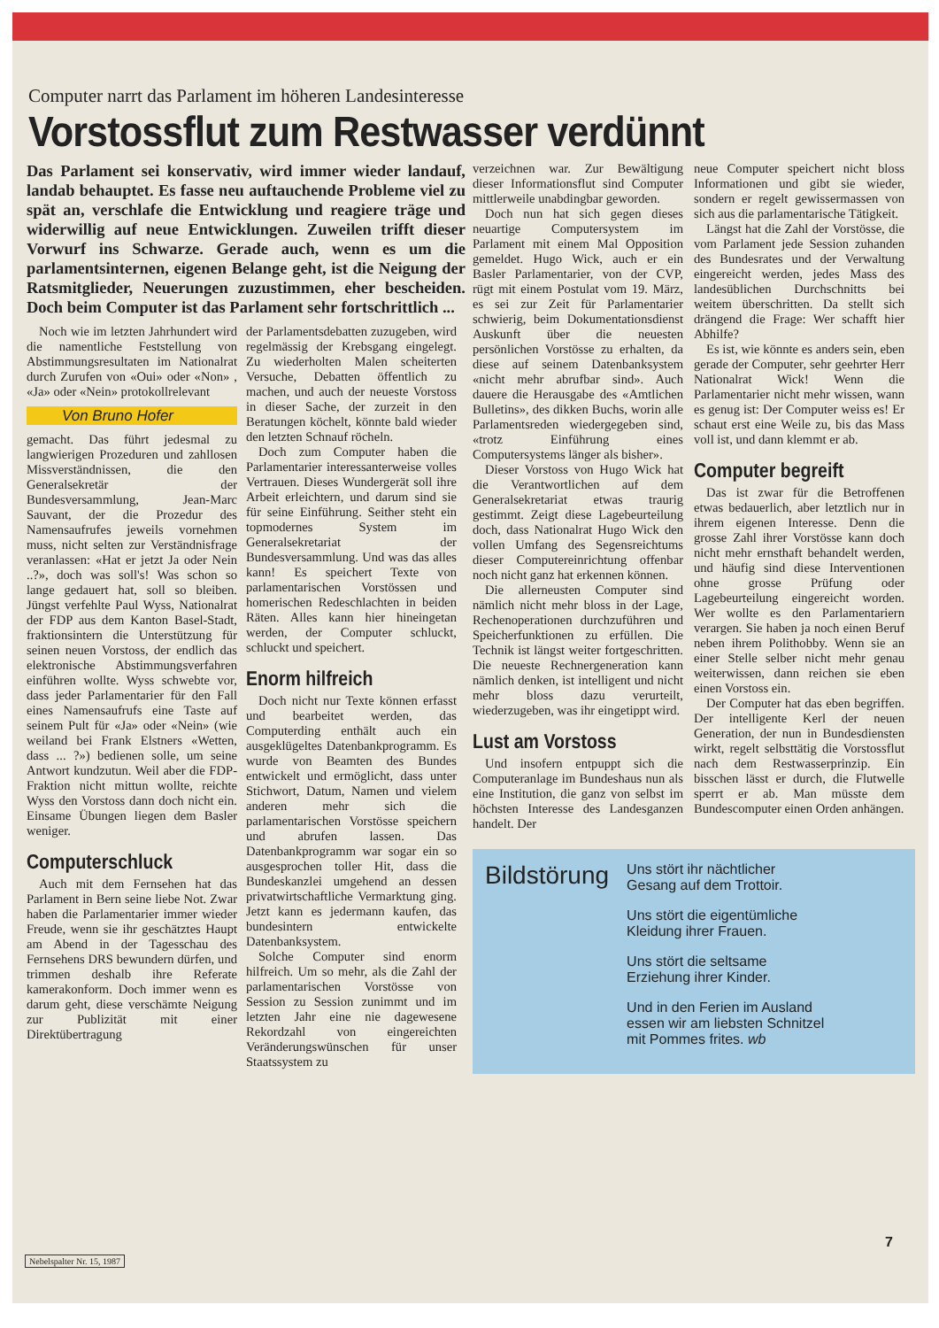Computer narrt das Parlament im höheren Landesinteresse
Vorstossflut zum Restwasser verdünnt
Das Parlament sei konservativ, wird immer wieder landauf, landab behauptet. Es fasse neu auftauchende Probleme viel zu spät an, verschlafe die Entwicklung und reagiere träge und widerwillig auf neue Entwicklungen. Zuweilen trifft dieser Vorwurf ins Schwarze. Gerade auch, wenn es um die parlamentsinternen, eigenen Belange geht, ist die Neigung der Ratsmitglieder, Neuerungen zuzustimmen, eher bescheiden. Doch beim Computer ist das Parlament sehr fortschrittlich ...
Noch wie im letzten Jahrhundert wird die namentliche Feststellung von Abstimmungsresultaten im Nationalrat durch Zurufen von «Oui» oder «Non» , «Ja» oder «Nein» protokollrelevant
Von Bruno Hofer
gemacht. Das führt jedesmal zu langwierigen Prozeduren und zahllosen Missverständnissen, die den Generalsekretär der Bundesversammlung, Jean-Marc Sauvant, der die Prozedur des Namensaufrufes jeweils vornehmen muss, nicht selten zur Verständnisfrage veranlassen: «Hat er jetzt Ja oder Nein ..?», doch was soll's! Was schon so lange gedauert hat, soll so bleiben. Jüngst verfehlte Paul Wyss, Nationalrat der FDP aus dem Kanton Basel-Stadt, fraktionsintern die Unterstützung für seinen neuen Vorstoss, der endlich das elektronische Abstimmungsverfahren einführen wollte. Wyss schwebte vor, dass jeder Parlamentarier für den Fall eines Namensaufrufs eine Taste auf seinem Pult für «Ja» oder «Nein» (wie weiland bei Frank Elstners «Wetten, dass ... ?») bedienen solle, um seine Antwort kundzutun. Weil aber die FDP-Fraktion nicht mittun wollte, reichte Wyss den Vorstoss dann doch nicht ein. Einsame Übungen liegen dem Basler weniger.
Computerschluck
Auch mit dem Fernsehen hat das Parlament in Bern seine liebe Not. Zwar haben die Parlamentarier immer wieder Freude, wenn sie ihr geschätztes Haupt am Abend in der Tagesschau des Fernsehens DRS bewundern dürfen, und trimmen deshalb ihre Referate kamerakonform. Doch immer wenn es darum geht, diese verschämte Neigung zur Publizität mit einer Direktübertragung
der Parlamentsdebatten zuzugeben, wird regelmässig der Krebsgang eingelegt. Zu wiederholten Malen scheiterten Versuche, Debatten öffentlich zu machen, und auch der neueste Vorstoss in dieser Sache, der zurzeit in den Beratungen köchelt, könnte bald wieder den letzten Schnauf röcheln.
Doch zum Computer haben die Parlamentarier interessanterweise volles Vertrauen. Dieses Wundergerät soll ihre Arbeit erleichtern, und darum sind sie für seine Einführung. Seither steht ein topmodernes System im Generalsekretariat der Bundesversammlung. Und was das alles kann! Es speichert Texte von parlamentarischen Vorstössen und homerischen Redeschlachten in beiden Räten. Alles kann hier hineingetan werden, der Computer schluckt, schluckt und speichert.
Enorm hilfreich
Doch nicht nur Texte können erfasst und bearbeitet werden, das Computerding enthält auch ein ausgeklügeltes Datenbankprogramm. Es wurde von Beamten des Bundes entwickelt und ermöglicht, dass unter Stichwort, Datum, Namen und vielem anderen mehr sich die parlamentarischen Vorstösse speichern und abrufen lassen. Das Datenbankprogramm war sogar ein so ausgesprochen toller Hit, dass die Bundeskanzlei umgehend an dessen privatwirtschaftliche Vermarktung ging. Jetzt kann es jedermann kaufen, das bundesintern entwickelte Datenbanksystem.
Solche Computer sind enorm hilfreich. Um so mehr, als die Zahl der parlamentarischen Vorstösse von Session zu Session zunimmt und im letzten Jahr eine nie dagewesene Rekordzahl von eingereichten Veränderungswünschen für unser Staatssystem zu
verzeichnen war. Zur Bewältigung dieser Informationsflut sind Computer mittlerweile unabdingbar geworden.
Doch nun hat sich gegen dieses neuartige Computersystem im Parlament mit einem Mal Opposition gemeldet. Hugo Wick, auch er ein Basler Parlamentarier, von der CVP, rügt mit einem Postulat vom 19. März, es sei zur Zeit für Parlamentarier schwierig, beim Dokumentationsdienst Auskunft über die neuesten persönlichen Vorstösse zu erhalten, da diese auf seinem Datenbanksystem «nicht mehr abrufbar sind». Auch dauere die Herausgabe des «Amtlichen Bulletins», des dikken Buchs, worin alle Parlamentsreden wiedergegeben sind, «trotz Einführung eines Computersystems länger als bisher».
Dieser Vorstoss von Hugo Wick hat die Verantwortlichen auf dem Generalsekretariat etwas traurig gestimmt. Zeigt diese Lagebeurteilung doch, dass Nationalrat Hugo Wick den vollen Umfang des Segensreichtums dieser Computereinrichtung offenbar noch nicht ganz hat erkennen können.
Die allerneusten Computer sind nämlich nicht mehr bloss in der Lage, Rechenoperationen durchzuführen und Speicherfunktionen zu erfüllen. Die Technik ist längst weiter fortgeschritten. Die neueste Rechnergeneration kann nämlich denken, ist intelligent und nicht mehr bloss dazu verurteilt, wiederzugeben, was ihr eingetippt wird.
Lust am Vorstoss
Und insofern entpuppt sich die Computeranlage im Bundeshaus nun als eine Institution, die ganz von selbst im höchsten Interesse des Landesganzen handelt. Der
neue Computer speichert nicht bloss Informationen und gibt sie wieder, sondern er regelt gewissermassen von sich aus die parlamentarische Tätigkeit.
Längst hat die Zahl der Vorstösse, die vom Parlament jede Session zuhanden des Bundesrates und der Verwaltung eingereicht werden, jedes Mass des landesüblichen Durchschnitts bei weitem überschritten. Da stellt sich drängend die Frage: Wer schafft hier Abhilfe?
Es ist, wie könnte es anders sein, eben gerade der Computer, sehr geehrter Herr Nationalrat Wick! Wenn die Parlamentarier nicht mehr wissen, wann es genug ist: Der Computer weiss es! Er schaut erst eine Weile zu, bis das Mass voll ist, und dann klemmt er ab.
Computer begreift
Das ist zwar für die Betroffenen etwas bedauerlich, aber letztlich nur in ihrem eigenen Interesse. Denn die grosse Zahl ihrer Vorstösse kann doch nicht mehr ernsthaft behandelt werden, und häufig sind diese Interventionen ohne grosse Prüfung oder Lagebeurteilung eingereicht worden. Wer wollte es den Parlamentariern verargen. Sie haben ja noch einen Beruf neben ihrem Polithobby. Wenn sie an einer Stelle selber nicht mehr genau weiterwissen, dann reichen sie eben einen Vorstoss ein.
Der Computer hat das eben begriffen. Der intelligente Kerl der neuen Generation, der nun in Bundesdiensten wirkt, regelt selbsttätig die Vorstossflut nach dem Restwasserprinzip. Ein bisschen lässt er durch, die Flutwelle sperrt er ab. Man müsste dem Bundescomputer einen Orden anhängen.
Bildstörung
Uns stört ihr nächtlicher
Gesang auf dem Trottoir.
Uns stört die eigentümliche
Kleidung ihrer Frauen.
Uns stört die seltsame
Erziehung ihrer Kinder.
Und in den Ferien im Ausland
essen wir am liebsten Schnitzel
mit Pommes frites. wb
7
Nebelspalter Nr. 15, 1987